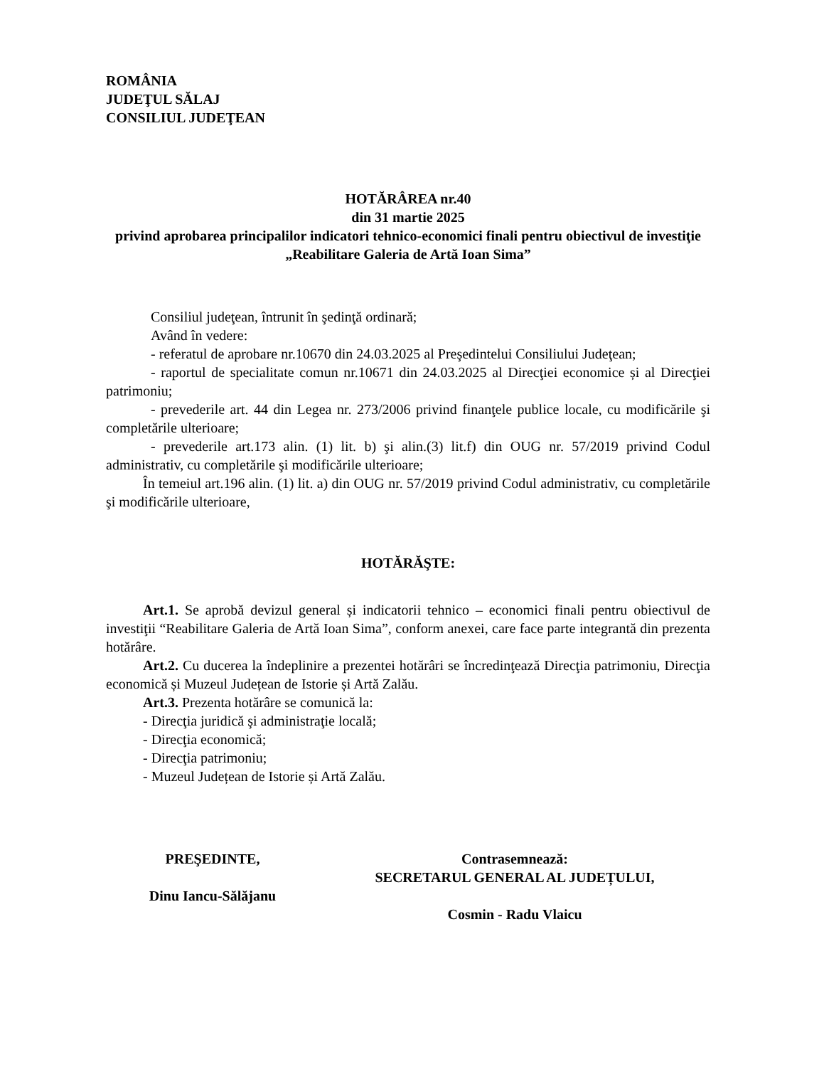ROMÂNIA
JUDEŢUL SĂLAJ
CONSILIUL JUDEŢEAN
HOTĂRÂREA nr.40
din 31 martie 2025
privind aprobarea principalilor indicatori tehnico-economici finali pentru obiectivul de investiţie „Reabilitare Galeria de Artă Ioan Sima”
Consiliul judeţean, întrunit în şedinţă ordinară;
Având în vedere:
- referatul de aprobare nr.10670 din 24.03.2025 al Preşedintelui Consiliului Judeţean;
- raportul de specialitate comun nr.10671 din 24.03.2025 al Direcţiei economice și al Direcţiei patrimoniu;
- prevederile art. 44 din Legea nr. 273/2006 privind finanţele publice locale, cu modificările şi completările ulterioare;
- prevederile art.173 alin. (1) lit. b) şi alin.(3) lit.f) din OUG nr. 57/2019 privind Codul administrativ, cu completările şi modificările ulterioare;
În temeiul art.196 alin. (1) lit. a) din OUG nr. 57/2019 privind Codul administrativ, cu completările şi modificările ulterioare,
HOTĂRĂŞTE:
Art.1. Se aprobă devizul general și indicatorii tehnico – economici finali pentru obiectivul de investiţii “Reabilitare Galeria de Artă Ioan Sima”, conform anexei, care face parte integrantă din prezenta hotărâre.
Art.2. Cu ducerea la îndeplinire a prezentei hotărâri se încredinţează Direcţia patrimoniu, Direcţia economică și Muzeul Județean de Istorie și Artă Zalău.
Art.3. Prezenta hotărâre se comunică la:
- Direcţia juridică şi administraţie locală;
- Direcţia economică;
- Direcţia patrimoniu;
- Muzeul Județean de Istorie și Artă Zalău.
PREŞEDINTE,
Dinu Iancu-Sălăjanu
Contrasemnează:
SECRETARUL GENERAL AL JUDEȚULUI,
Cosmin - Radu Vlaicu